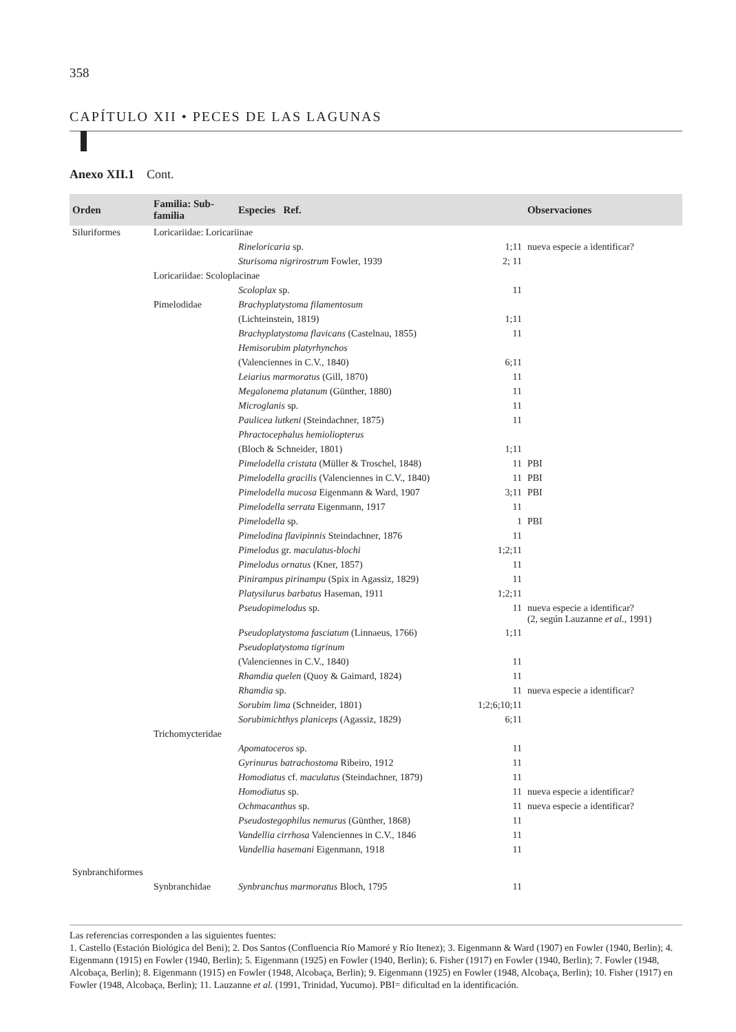358
CAPÍTULO XII • PECES DE LAS LAGUNAS
Anexo XII.1 Cont.
| Orden | Familia: Sub-familia | Especies Ref. | | Observaciones |
| --- | --- | --- | --- | --- |
| Siluriformes | Loricariidae: Loricariinae | | | |
| | | Rineloricaria sp. | 1;11 | nueva especie a identificar? |
| | | Sturisoma nigrirostrum Fowler, 1939 | 2; 11 | |
| | Loricariidae: Scoloplacinae | | | |
| | | Scoloplax sp. | 11 | |
| | Pimelodidae | Brachyplatystoma filamentosum | | |
| | | (Lichteinstein, 1819) | 1;11 | |
| | | Brachyplatystoma flavicans (Castelnau, 1855) | 11 | |
| | | Hemisorubim platyrhynchos | | |
| | | (Valenciennes in C.V., 1840) | 6;11 | |
| | | Leiarius marmoratus (Gill, 1870) | 11 | |
| | | Megalonema platanum (Günther, 1880) | 11 | |
| | | Microglanis sp. | 11 | |
| | | Paulicea lutkeni (Steindachner, 1875) | 11 | |
| | | Phractocephalus hemioliopterus | | |
| | | (Bloch & Schneider, 1801) | 1;11 | |
| | | Pimelodella cristata (Müller & Troschel, 1848) | 11 | PBI |
| | | Pimelodella gracilis (Valenciennes in C.V., 1840) | 11 | PBI |
| | | Pimelodella mucosa Eigenmann & Ward, 1907 | 3;11 | PBI |
| | | Pimelodella serrata Eigenmann, 1917 | 11 | |
| | | Pimelodella sp. | 1 | PBI |
| | | Pimelodina flavipinnis Steindachner, 1876 | 11 | |
| | | Pimelodus gr. maculatus-blochi | 1;2;11 | |
| | | Pimelodus ornatus (Kner, 1857) | 11 | |
| | | Pinirampus pirinampu (Spix in Agassiz, 1829) | 11 | |
| | | Platysilurus barbatus Haseman, 1911 | 1;2;11 | |
| | | Pseudopimelodus sp. | 11 | nueva especie a identificar? (2, según Lauzanne et al. , 1991) |
| | | Pseudoplatystoma fasciatum (Linnaeus, 1766) | 1;11 | |
| | | Pseudoplatystoma tigrinum | | |
| | | (Valenciennes in C.V., 1840) | 11 | |
| | | Rhamdia quelen (Quoy & Gaimard, 1824) | 11 | |
| | | Rhamdia sp. | 11 | nueva especie a identificar? |
| | | Sorubim lima (Schneider, 1801) | 1;2;6;10;11 | |
| | | Sorubimichthys planiceps (Agassiz, 1829) | 6;11 | |
| | Trichomycteridae | | | |
| | | Apomatoceros sp. | 11 | |
| | | Gyrinurus batrachostoma Ribeiro, 1912 | 11 | |
| | | Homodiatus cf. maculatus (Steindachner, 1879) | 11 | |
| | | Homodiatus sp. | 11 | nueva especie a identificar? |
| | | Ochmacanthus sp. | 11 | nueva especie a identificar? |
| | | Pseudostegophilus nemurus (Günther, 1868) | 11 | |
| | | Vandellia cirrhosa Valenciennes in C.V., 1846 | 11 | |
| | | Vandellia hasemani Eigenmann, 1918 | 11 | |
| Synbranchiformes | | | | |
| | Synbranchidae | Synbranchus marmoratus Bloch, 1795 | 11 | |
Las referencias corresponden a las siguientes fuentes:
1. Castello (Estación Biológica del Beni); 2. Dos Santos (Confluencia Río Mamoré y Río Itenez); 3. Eigenmann & Ward (1907) en Fowler (1940, Berlin); 4. Eigenmann (1915) en Fowler (1940, Berlin); 5. Eigenmann (1925) en Fowler (1940, Berlin); 6. Fisher (1917) en Fowler (1940, Berlin); 7. Fowler (1948, Alcobaça, Berlin); 8. Eigenmann (1915) en Fowler (1948, Alcobaça, Berlin); 9. Eigenmann (1925) en Fowler (1948, Alcobaça, Berlin); 10. Fisher (1917) en Fowler (1948, Alcobaça, Berlin); 11. Lauzanne et al. (1991, Trinidad, Yucumo). PBI= dificultad en la identificación.